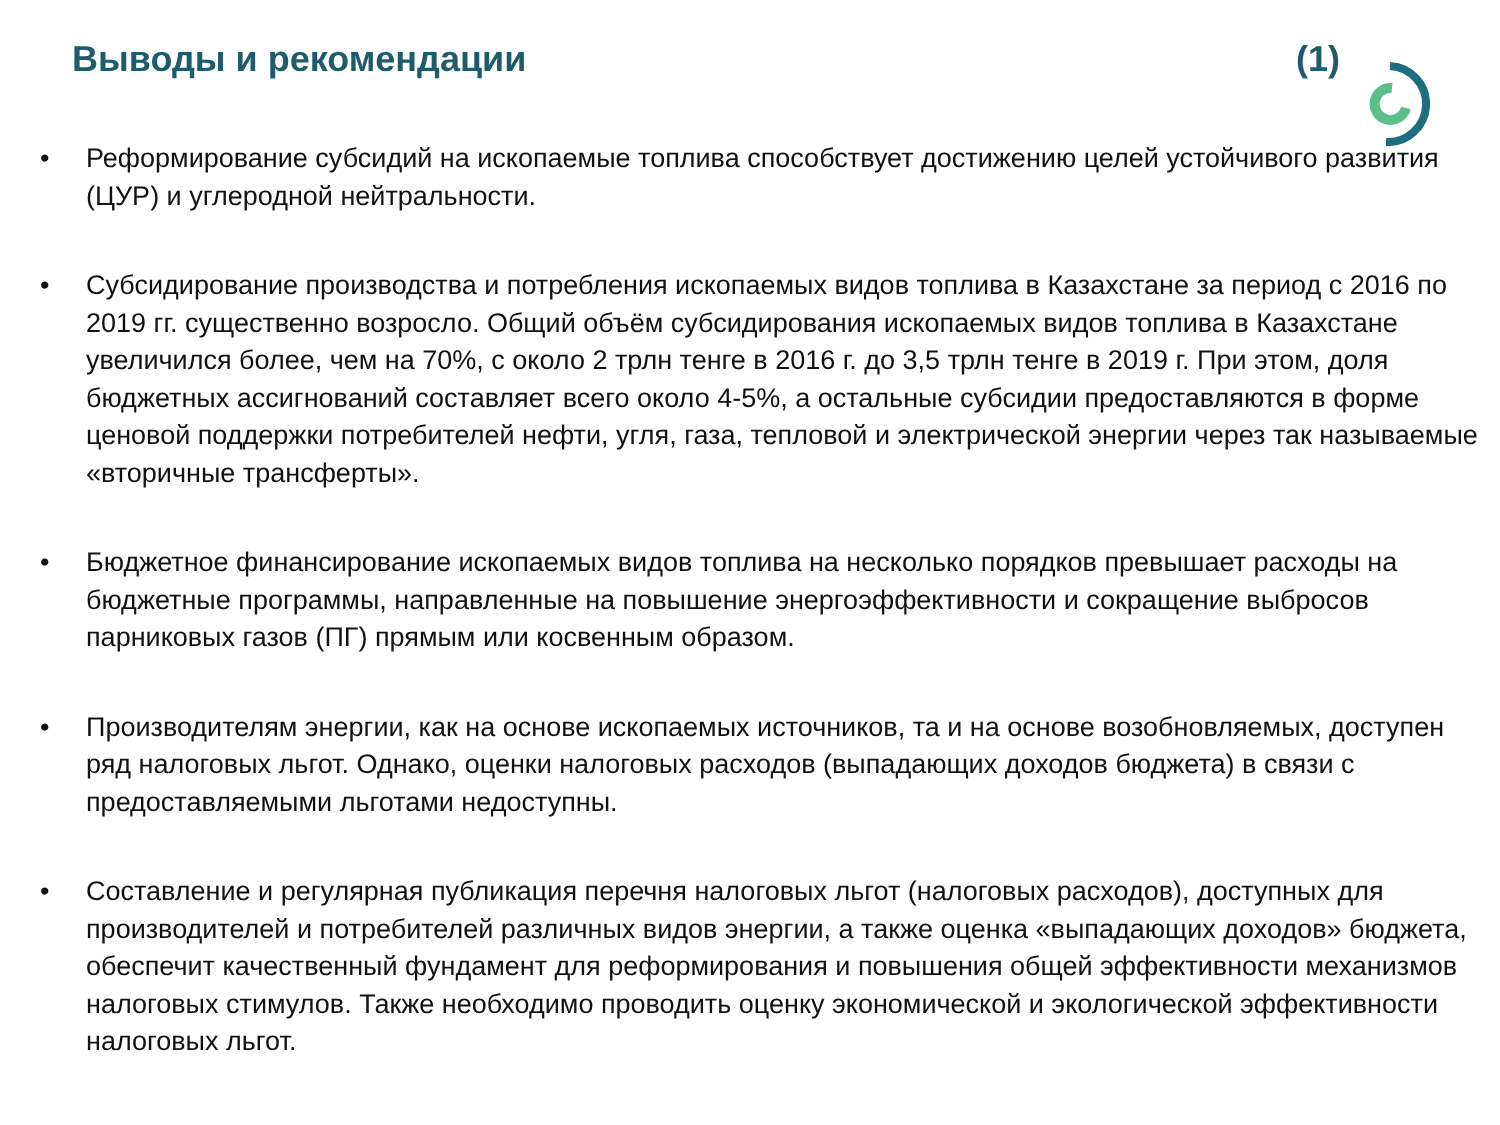Выводы и рекомендации (1)
• Реформирование субсидий на ископаемые топлива способствует достижению целей устойчивого развития (ЦУР) и углеродной нейтральности.
• Субсидирование производства и потребления ископаемых видов топлива в Казахстане за период с 2016 по 2019 гг. существенно возросло. Общий объём субсидирования ископаемых видов топлива в Казахстане увеличился более, чем на 70%, с около 2 трлн тенге в 2016 г. до 3,5 трлн тенге в 2019 г. При этом, доля бюджетных ассигнований составляет всего около 4-5%, а остальные субсидии предоставляются в форме ценовой поддержки потребителей нефти, угля, газа, тепловой и электрической энергии через так называемые «вторичные трансферты».
• Бюджетное финансирование ископаемых видов топлива на несколько порядков превышает расходы на бюджетные программы, направленные на повышение энергоэффективности и сокращение выбросов парниковых газов (ПГ) прямым или косвенным образом.
• Производителям энергии, как на основе ископаемых источников, та и на основе возобновляемых, доступен ряд налоговых льгот. Однако, оценки налоговых расходов (выпадающих доходов бюджета) в связи с предоставляемыми льготами недоступны.
• Составление и регулярная публикация перечня налоговых льгот (налоговых расходов), доступных для производителей и потребителей различных видов энергии, а также оценка «выпадающих доходов» бюджета, обеспечит качественный фундамент для реформирования и повышения общей эффективности механизмов налоговых стимулов. Также необходимо проводить оценку экономической и экологической эффективности налоговых льгот.